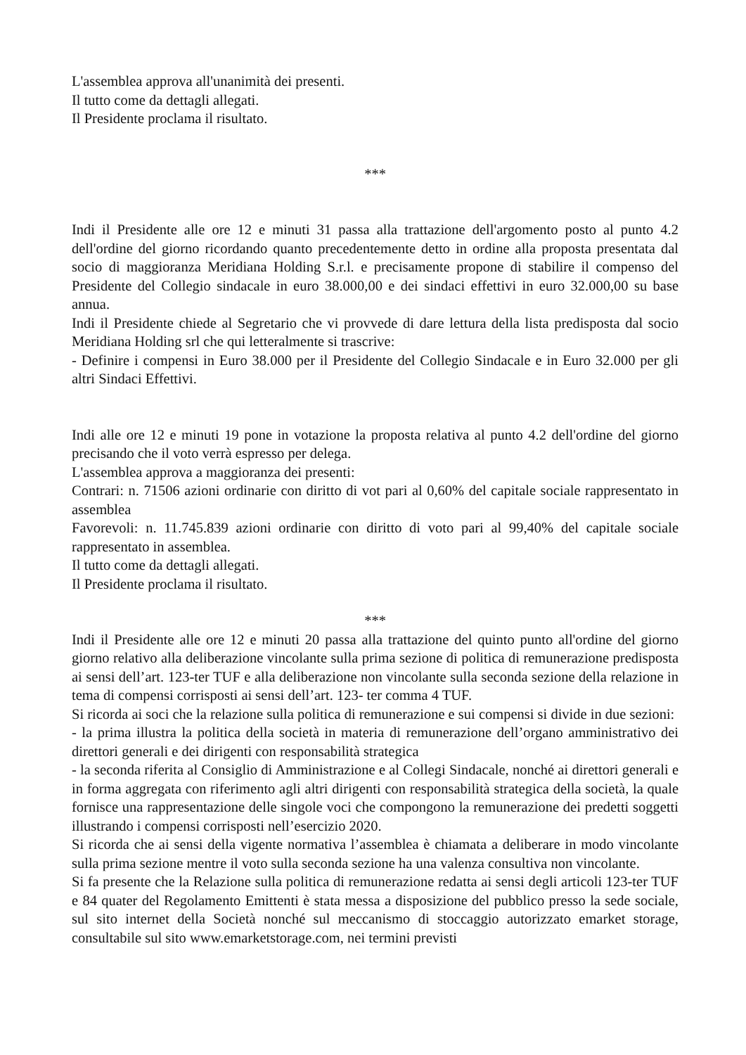L'assemblea approva all'unanimità dei presenti.
Il tutto come da dettagli allegati.
Il Presidente proclama il risultato.
***
Indi il Presidente alle ore 12 e minuti 31 passa alla trattazione dell'argomento posto al punto 4.2 dell'ordine del giorno ricordando quanto precedentemente detto in ordine alla proposta presentata dal socio di maggioranza Meridiana Holding S.r.l. e precisamente propone di stabilire il compenso del Presidente del Collegio sindacale in euro 38.000,00 e dei sindaci effettivi in euro 32.000,00 su base annua.
Indi il Presidente chiede al Segretario che vi provvede di dare lettura della lista predisposta dal socio Meridiana Holding srl che qui letteralmente si trascrive:
- Definire i compensi in Euro 38.000 per il Presidente del Collegio Sindacale e in Euro 32.000 per gli altri Sindaci Effettivi.
Indi alle ore 12 e minuti 19 pone in votazione la proposta relativa al punto 4.2 dell'ordine del giorno precisando che il voto verrà espresso per delega.
L'assemblea approva a maggioranza dei presenti:
Contrari: n. 71506 azioni ordinarie con diritto di vot pari al 0,60% del capitale sociale rappresentato in assemblea
Favorevoli: n. 11.745.839 azioni ordinarie con diritto di voto pari al 99,40% del capitale sociale rappresentato in assemblea.
Il tutto come da dettagli allegati.
Il Presidente proclama il risultato.
***
Indi il Presidente alle ore 12 e minuti 20 passa alla trattazione del quinto punto all'ordine del giorno giorno relativo alla deliberazione vincolante sulla prima sezione di politica di remunerazione predisposta ai sensi dell’art. 123-ter TUF e alla deliberazione non vincolante sulla seconda sezione della relazione in tema di compensi corrisposti ai sensi dell’art. 123- ter comma 4 TUF.
Si ricorda ai soci che la relazione sulla politica di remunerazione e sui compensi si divide in due sezioni:
- la prima illustra la politica della società in materia di remunerazione dell’organo amministrativo dei direttori generali e dei dirigenti con responsabilità strategica
- la seconda riferita al Consiglio di Amministrazione e al Collegi Sindacale, nonché ai direttori generali e in forma aggregata con riferimento agli altri dirigenti con responsabilità strategica della società, la quale fornisce una rappresentazione delle singole voci che compongono la remunerazione dei predetti soggetti illustrando i compensi corrisposti nell’esercizio 2020.
Si ricorda che ai sensi della vigente normativa l’assemblea è chiamata a deliberare in modo vincolante sulla prima sezione mentre il voto sulla seconda sezione ha una valenza consultiva non vincolante.
Si fa presente che la Relazione sulla politica di remunerazione redatta ai sensi degli articoli 123-ter TUF e 84 quater del Regolamento Emittenti è stata messa a disposizione del pubblico presso la sede sociale, sul sito internet della Società nonché sul meccanismo di stoccaggio autorizzato emarket storage, consultabile sul sito www.emarketstorage.com, nei termini previsti